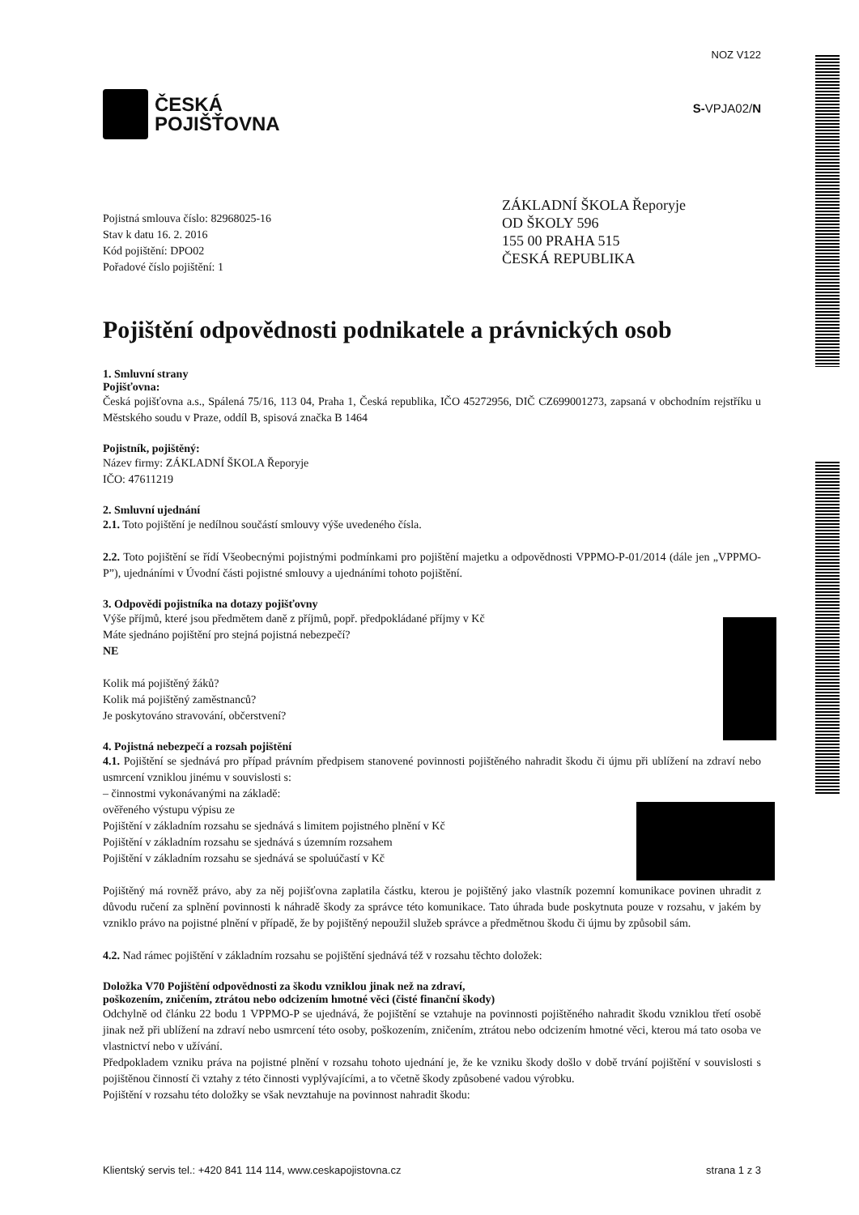ČESKÁ
POJIŠŤOVNA
NOZ V122
S-VPJA02/N
Pojistná smlouva číslo: 82968025-16
Stav k datu 16. 2. 2016
Kód pojištění: DPO02
Pořadové číslo pojištění: 1
ZÁKLADNÍ ŠKOLA Řeporyje
OD ŠKOLY 596
155 00 PRAHA 515
ČESKÁ REPUBLIKA
Pojištění odpovědnosti podnikatele a právnických osob
1. Smluvní strany
Pojišťovna:
Česká pojišťovna a.s., Spálená 75/16, 113 04, Praha 1, Česká republika, IČO 45272956, DIČ CZ699001273, zapsaná v obchodním rejstříku u Městského soudu v Praze, oddíl B, spisová značka B 1464
Pojistník, pojištěný:
Název firmy: ZÁKLADNÍ ŠKOLA Řeporyje
IČO: 47611219
2. Smluvní ujednání
2.1. Toto pojištění je nedílnou součástí smlouvy výše uvedeného čísla.
2.2. Toto pojištění se řídí Všeobecnými pojistnými podmínkami pro pojištění majetku a odpovědnosti VPPMO-P-01/2014 (dále jen „VPPMO-P”), ujednáními v Úvodní části pojistné smlouvy a ujednáními tohoto pojištění.
3. Odpovědi pojistníka na dotazy pojišťovny
Výše příjmů, které jsou předmětem daně z příjmů, popř. předpokládané příjmy v Kč
Máte sjednáno pojištění pro stejná pojistná nebezpečí?
NE
Kolik má pojištěný žáků?
Kolik má pojištěný zaměstnanců?
Je poskytováno stravování, občerstvení?
4. Pojistná nebezpečí a rozsah pojištění
4.1. Pojištění se sjednává pro případ právním předpisem stanovené povinnosti pojištěného nahradit škodu či újmu při ublížení na zdraví nebo usmrcení vzniklou jinému v souvislosti s:
– činnostmi vykonávanými na základě:
ověřeného výstupu výpisu ze
Pojištění v základním rozsahu se sjednává s limitem pojistného plnění v Kč
Pojištění v základním rozsahu se sjednává s územním rozsahem
Pojištění v základním rozsahu se sjednává se spoluúčastí v Kč
Pojištěný má rovněž právo, aby za něj pojišťovna zaplatila částku, kterou je pojištěný jako vlastník pozemní komunikace povinen uhradit z důvodu ručení za splnění povinnosti k náhradě škody za správce této komunikace. Tato úhrada bude poskytnuta pouze v rozsahu, v jakém by vzniklo právo na pojistné plnění v případě, že by pojištěný nepoužil služeb správce a předmětnou škodu či újmu by způsobil sám.
4.2. Nad rámec pojištění v základním rozsahu se pojištění sjednává též v rozsahu těchto doložek:
Doložka V70 Pojištění odpovědnosti za škodu vzniklou jinak než na zdraví,
poškozením, zničením, ztrátou nebo odcizením hmotné věci (čisté finanční škody)
Odchylně od článku 22 bodu 1 VPPMO-P se ujednává, že pojištění se vztahuje na povinnosti pojištěného nahradit škodu vzniklou třetí osobě jinak než při ublížení na zdraví nebo usmrcení této osoby, poškozením, zničením, ztrátou nebo odcizením hmotné věci, kterou má tato osoba ve vlastnictví nebo v užívání.
Předpokladem vzniku práva na pojistné plnění v rozsahu tohoto ujednání je, že ke vzniku škody došlo v době trvání pojištění v souvislosti s pojištěnou činností či vztahy z této činnosti vyplývajícími, a to včetně škody způsobené vadou výrobku.
Pojištění v rozsahu této doložky se však nevztahuje na povinnost nahradit škodu:
Klientský servis tel.: +420 841 114 114, www.ceskapojistovna.cz strana 1 z 3